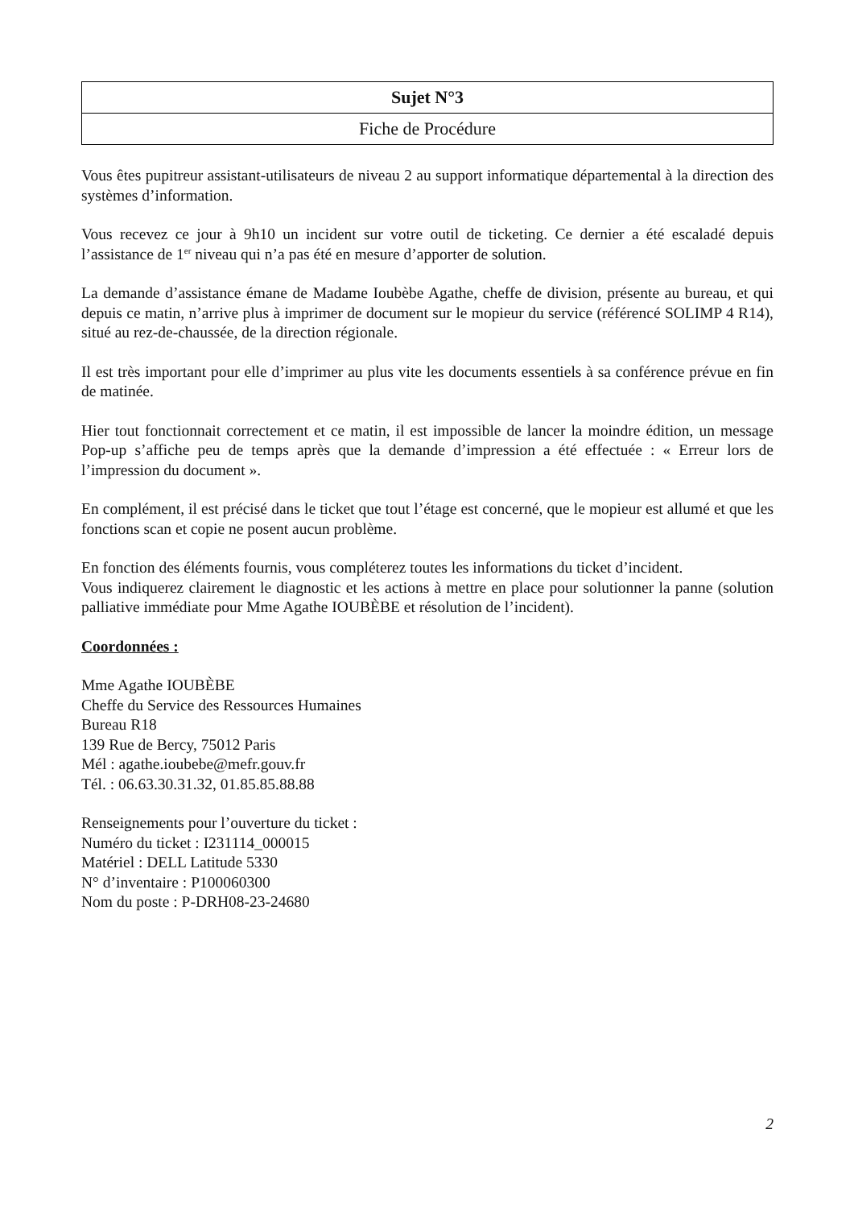| Sujet N°3 |
| Fiche de Procédure |
Vous êtes pupitreur assistant-utilisateurs de niveau 2 au support informatique départemental à la direction des systèmes d’information.
Vous recevez ce jour à 9h10 un incident sur votre outil de ticketing. Ce dernier a été escaladé depuis l’assistance de 1<sup>er</sup> niveau qui n’a pas été en mesure d’apporter de solution.
La demande d’assistance émane de Madame Ioubèbe Agathe, cheffe de division, présente au bureau, et qui depuis ce matin, n’arrive plus à imprimer de document sur le mopieur du service (référencé SOLIMP 4 R14), situé au rez-de-chaussée, de la direction régionale.
Il est très important pour elle d’imprimer au plus vite les documents essentiels à sa conférence prévue en fin de matinée.
Hier tout fonctionnait correctement et ce matin, il est impossible de lancer la moindre édition, un message Pop-up s’affiche peu de temps après que la demande d’impression a été effectuée : « Erreur lors de l’impression du document ».
En complément, il est précisé dans le ticket que tout l’étage est concerné, que le mopieur est allumé et que les fonctions scan et copie ne posent aucun problème.
En fonction des éléments fournis, vous compléterez toutes les informations du ticket d’incident.
Vous indiquerez clairement le diagnostic et les actions à mettre en place pour solutionner la panne (solution palliative immédiate pour Mme Agathe IOUBÈBE et résolution de l’incident).
Coordonnées :
Mme Agathe IOUBÈBE
Cheffe du Service des Ressources Humaines
Bureau R18
139 Rue de Bercy, 75012 Paris
Mél : agathe.ioubebe@mefr.gouv.fr
Tél. : 06.63.30.31.32, 01.85.85.88.88
Renseignements pour l’ouverture du ticket :
Numéro du ticket : I231114_000015
Matériel : DELL Latitude 5330
N° d’inventaire : P100060300
Nom du poste : P-DRH08-23-24680
2